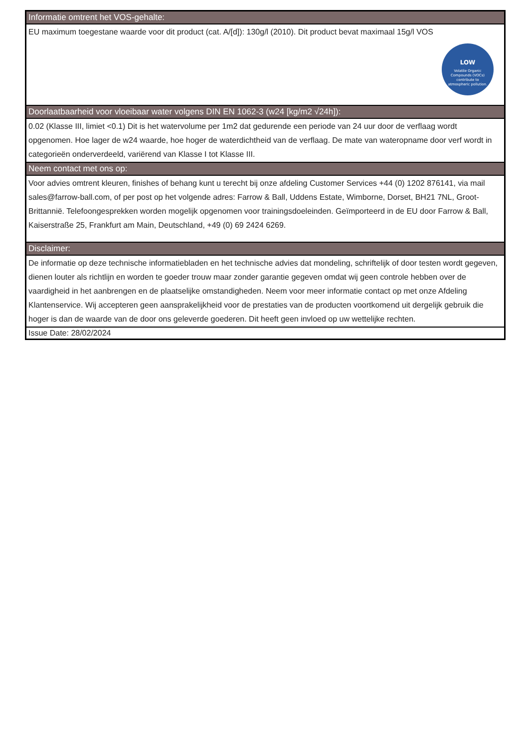| Informatie omtrent het VOS-gehalte: |
| EU maximum toegestane waarde voor dit product (cat. A/[d]): 130g/l (2010). Dit product bevat maximaal 15g/l VOS LOW Volatile Organic Compounds (VOCs) contribute to atmospheric pollution. |
| Doorlaatbaarheid voor vloeibaar water volgens DIN EN 1062-3 (w24 [kg/m2 √24h]): |
| 0.02 (Klasse III, limiet <0.1) Dit is het watervolume per 1m2 dat gedurende een periode van 24 uur door de verflaag wordt opgenomen. Hoe lager de w24 waarde, hoe hoger de waterdichtheid van de verflaag. De mate van wateropname door verf wordt in categorieën onderverdeeld, variërend van Klasse I tot Klasse III. |
| Neem contact met ons op: |
| Voor advies omtrent kleuren, finishes of behang kunt u terecht bij onze afdeling Customer Services +44 (0) 1202 876141, via mail sales@farrow-ball.com, of per post op het volgende adres: Farrow & Ball, Uddens Estate, Wimborne, Dorset, BH21 7NL, Groot-Brittannië. Telefoongesprekken worden mogelijk opgenomen voor trainingsdoeleinden. Geïmporteerd in de EU door Farrow & Ball, Kaiserstraße 25, Frankfurt am Main, Deutschland, +49 (0) 69 2424 6269. |
| Disclaimer: |
| De informatie op deze technische informatiebladen en het technische advies dat mondeling, schriftelijk of door testen wordt gegeven, dienen louter als richtlijn en worden te goeder trouw maar zonder garantie gegeven omdat wij geen controle hebben over de vaardigheid in het aanbrengen en de plaatselijke omstandigheden. Neem voor meer informatie contact op met onze Afdeling Klantenservice. Wij accepteren geen aansprakelijkheid voor de prestaties van de producten voortkomend uit dergelijk gebruik die hoger is dan de waarde van de door ons geleverde goederen. Dit heeft geen invloed op uw wettelijke rechten. |
| Issue Date: 28/02/2024 |